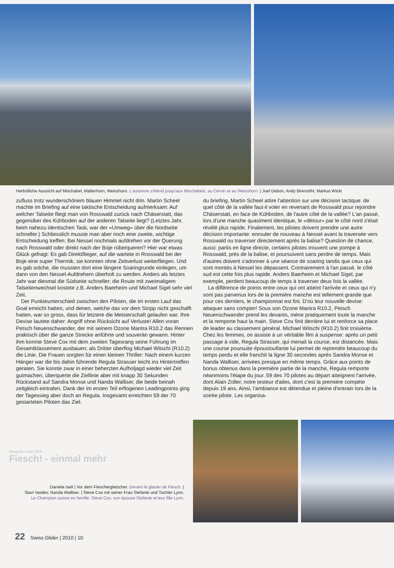Herbstliche Aussicht auf Mischabel, Matterhorn, Weisshorn. L'automne s'étend jusqu'aux Mischabels, au Cervin et au Weisshorn. | Joel Debon, Andy Birenstihl, Markus Wicki
zufluss trotz wunderschönem blauen Himmel nicht drin. Martin Scheel machte im Briefing auf eine taktische Entscheidung aufmerksam: Auf welcher Talseite fliegt man von Rosswald zurück nach Chäserstatt, das gegenüber des Kühboden auf der anderen Talseite liegt? (Letztes Jahr, beim nahezu identischen Task, war der «Umweg» über die Nordseite schneller.) Schliesslich musste man aber noch eine zweite, wichtige Entscheidung treffen: Bei Nessel nochmals aufdrehen vor der Querung nach Rosswald oder direkt nach der Boje rüberqueren? Hier war etwas Glück gefragt: Es gab Direktflieger, auf die wartete in Rosswald bei der Boje eine super Thermik; sie konnten ohne Zeitverlust weiterfliegen. Und es gab solche, die mussten dort eine längere Soaringrunde einlegen, um dann von den Nessel-Aufdrehern überholt zu werden. Anders als letztes Jahr war diesmal die Südseite schneller; die Route mit zweimaligem Talseitenwechsel kostete z.B. Anders Baerheim und Michael Sigel sehr viel Zeit.
Der Punkteunterschied zwischen den Piloten, die im ersten Lauf das Goal erreicht hatten, und denen, welche das vor dem Stopp nicht geschafft hatten, war so gross, dass für letztere die Meisterschaft gelaufen war. Ihre Devise lautete daher: Angriff ohne Rücksicht auf Verluste! Allen voran Petsch Neuenschwander, der mit seinem Ozone Mantra R10.2 das Rennen praktisch über die ganze Strecke anführte und souverän gewann. Hinter ihm konnte Steve Cox mit dem zweiten Tagesrang seine Führung im Gesamtklassement ausbauen; als Dritter überflog Michael Witschi (R10.2) die Linie. Die Frauen sorgten für einen kleinen Thriller: Nach einem kurzen Hänger war die bis dahin führende Regula Strasser leicht ins Hintertreffen geraten. Sie konnte zwar in einer beherzten Aufholjagd wieder viel Zeit gutmachen, überquerte die Ziellinie aber mit knapp 30 Sekunden Rückstand auf Sandra Monse und Nanda Walliser, die beide beinah zeitgleich eintrafen. Dank der im ersten Teil erflogenen Leadingpoints ging der Tagessieg aber doch an Regula. Insgesamt erreichten 59 der 70 gestarteten Piloten das Ziel.
du briefing, Martin Scheel attire l'attention sur une décision tactique: de quel côté de la vallée faut-il voler en revenant de Rosswald pour rejoindre Chäserstatt, en face de Kühboden, de l'autre côté de la vallée? L'an passé, lors d'une manche quasiment identique, le «détour» par le côté nord s'était révélé plus rapide. Finalement, les pilotes doivent prendre une autre décision importante: enrouler de nouveau à Nessel avant la traversée vers Rosswald ou traverser directement après la balise? Question de chance, aussi: partis en ligne directe, certains pilotes trouvent une pompe à Rosswald, près de la balise, et poursuivent sans perdre de temps. Mais d'autres doivent s'adonner à une séance de soaring tandis que ceux qui sont montés à Nessel les dépassent. Contrairement à l'an passé, le côté sud est cette fois plus rapide. Anders Baerheim et Michael Sigel, par exemple, perdent beaucoup de temps à traverser deux fois la vallée.
La différence de points entre ceux qui ont atteint l'arrivée et ceux qui n'y sont pas parvenus lors de la première manche est tellement grande que pour ces derniers, le championnat est fini. D'où leur nouvelle devise: attaquer sans compter! Sous son Ozone Mantra R10.2, Petsch Neuenschwander prend les devants, mène pratiquement toute la manche et la remporte haut la main. Steve Cox finit derrière lui et renforce sa place de leader au classement général. Michael Witschi (R10.2) finit troisième. Chez les femmes, on assiste à un véritable film à suspense: après un petit passage à vide, Regula Strasser, qui menait la course, est distancée. Mais une course poursuite époustouflante lui permet de reprendre beaucoup du temps perdu et elle franchit la ligne 30 secondes après Sandra Monse et Nanda Walliser, arrivées presque en même temps. Grâce aux points de bonus obtenus dans la première partie de la manche, Regula remporte néanmoins l'étape du jour. 59 des 70 pilotes au départ atteignent l'arrivée, dont Alain Zoller, notre testeur d'ailes, dont c'est la première compète depuis 19 ans. Ainsi, l'ambiance est détendue et pleine d'entrain lors de la soirée pilote. Les organisa-
Gleitschirm-SM 2010
Fiesch! - einmal mehr
Daniela Iseli | Vor dem Fieschergletscher. Devant le glacier de Fiesch. |
Slavi Vasilev, Nanda Walliser. | Steve Cox mit seiner Frau Stefanie und Tochter Lynn.
Le Champion suisse en famille: Steve Cox, son épouse Stefanie et leur fille Lynn.
22 Swiss Glider | 2010 | 10